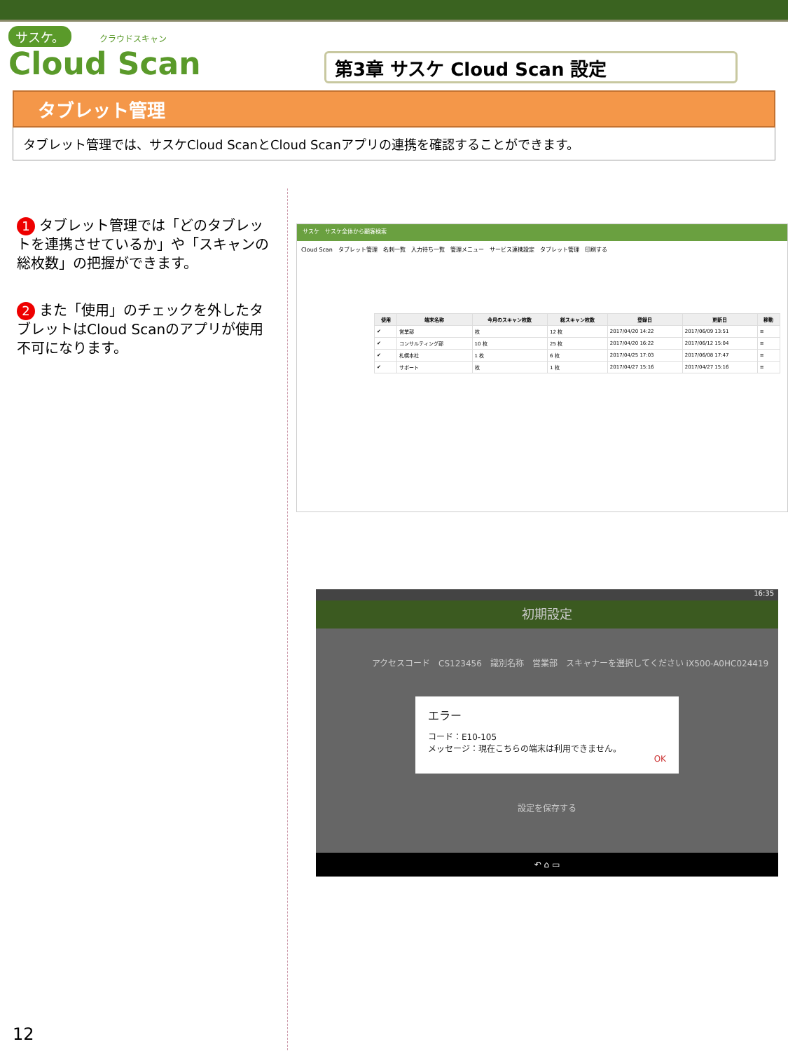サスケ。 クラウドスキャン
Cloud Scan
第3章 サスケ Cloud Scan 設定
タブレット管理
タブレット管理では、サスケCloud ScanとCloud Scanアプリの連携を確認することができます。
1 タブレット管理では「どのタブレットを連携させているか」や「スキャンの総枚数」の把握ができます。
2 また「使用」のチェックを外したタブレットはCloud Scanのアプリが使用不可になります。
サスケ　サスケ全体から顧客検索
Cloud Scan　タブレット管理　名刺一覧　入力待ち一覧　管理メニュー　サービス連携設定　タブレット管理　印刷する
| 使用 | 端末名称 | 今月のスキャン枚数 | 総スキャン枚数 | 登録日 | 更新日 | 移動 |
| --- | --- | --- | --- | --- | --- | --- |
| ✔ | 営業部 | 枚 | 12 枚 | 2017/04/20 14:22 | 2017/06/09 13:51 | ≡ |
| ✔ | コンサルティング部 | 10 枚 | 25 枚 | 2017/04/20 16:22 | 2017/06/12 15:04 | ≡ |
| ✔ | 札幌本社 | 1 枚 | 6 枚 | 2017/04/25 17:03 | 2017/06/08 17:47 | ≡ |
| ✔ | サポート | 枚 | 1 枚 | 2017/04/27 15:16 | 2017/04/27 15:16 | ≡ |
16:35
初期設定
アクセスコード　CS123456　識別名称　営業部　スキャナーを選択してください iX500-A0HC024419
エラー
コード：E10-105
メッセージ：現在こちらの端末は利用できません。
OK
設定を保存する
↶ ⌂ ▭
12